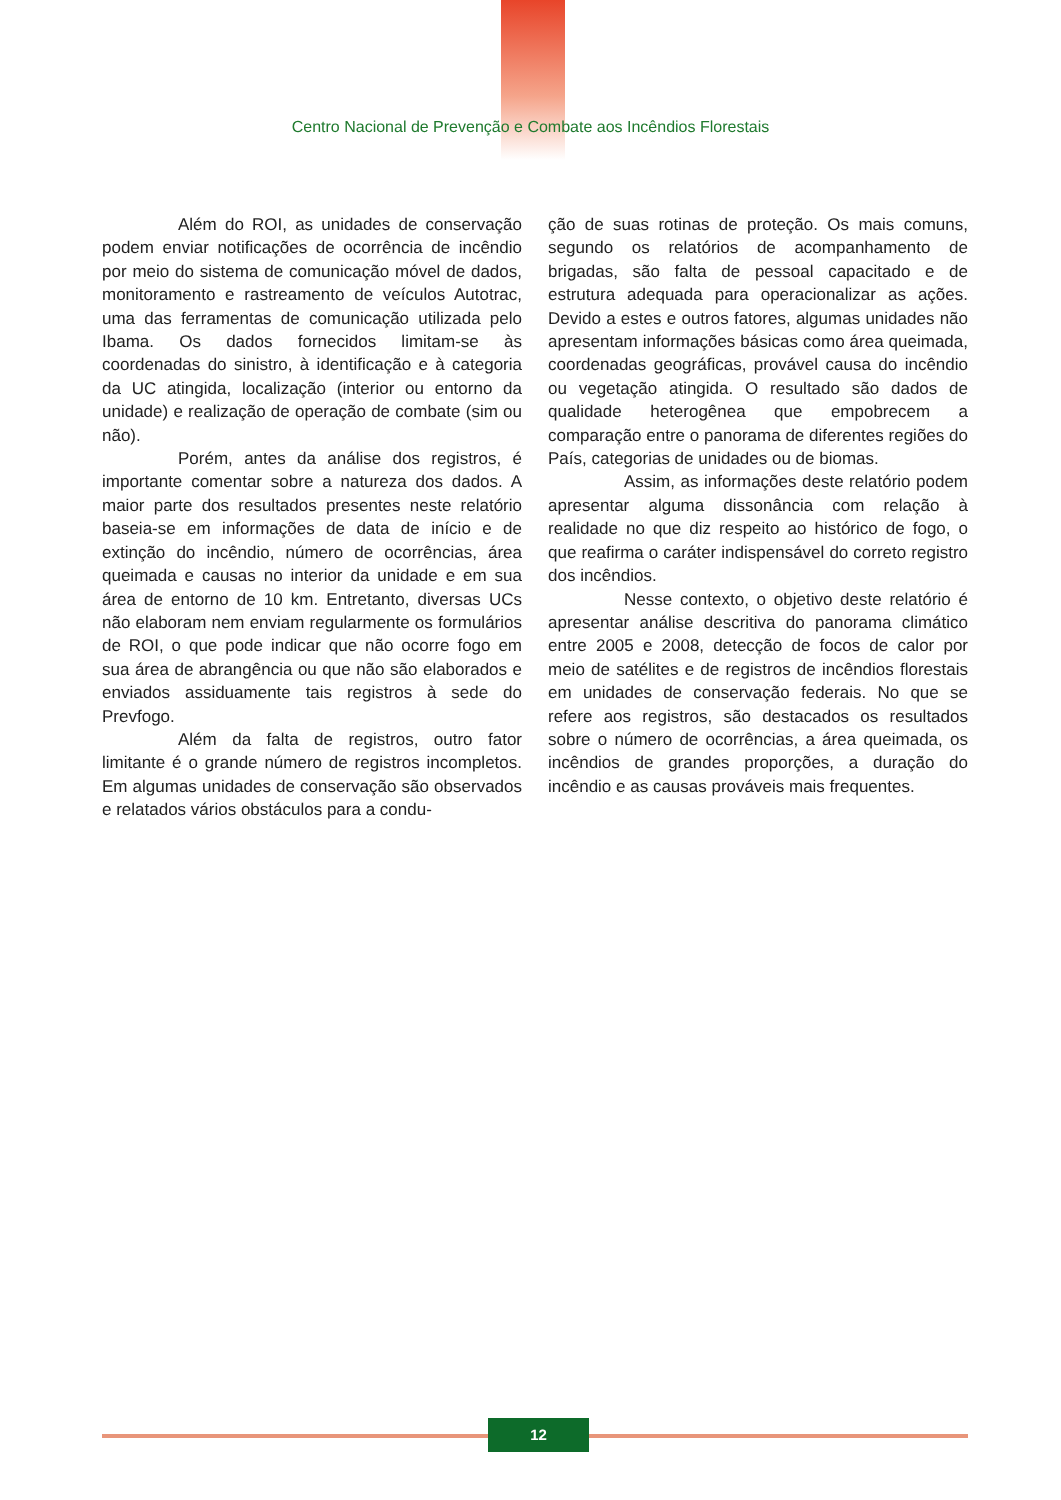Centro Nacional de Prevenção e Combate aos Incêndios Florestais
Além do ROI, as unidades de conservação podem enviar notificações de ocorrência de incêndio por meio do sistema de comunicação móvel de dados, monitoramento e rastreamento de veículos Autotrac, uma das ferramentas de comunicação utilizada pelo Ibama. Os dados fornecidos limitam-se às coordenadas do sinistro, à identificação e à categoria da UC atingida, localização (interior ou entorno da unidade) e realização de operação de combate (sim ou não).
Porém, antes da análise dos registros, é importante comentar sobre a natureza dos dados. A maior parte dos resultados presentes neste relatório baseia-se em informações de data de início e de extinção do incêndio, número de ocorrências, área queimada e causas no interior da unidade e em sua área de entorno de 10 km. Entretanto, diversas UCs não elaboram nem enviam regularmente os formulários de ROI, o que pode indicar que não ocorre fogo em sua área de abrangência ou que não são elaborados e enviados assiduamente tais registros à sede do Prevfogo.
Além da falta de registros, outro fator limitante é o grande número de registros incompletos. Em algumas unidades de conservação são observados e relatados vários obstáculos para a condu-
ção de suas rotinas de proteção. Os mais comuns, segundo os relatórios de acompanhamento de brigadas, são falta de pessoal capacitado e de estrutura adequada para operacionalizar as ações. Devido a estes e outros fatores, algumas unidades não apresentam informações básicas como área queimada, coordenadas geográficas, provável causa do incêndio ou vegetação atingida. O resultado são dados de qualidade heterogênea que empobrecem a comparação entre o panorama de diferentes regiões do País, categorias de unidades ou de biomas.
Assim, as informações deste relatório podem apresentar alguma dissonância com relação à realidade no que diz respeito ao histórico de fogo, o que reafirma o caráter indispensável do correto registro dos incêndios.
Nesse contexto, o objetivo deste relatório é apresentar análise descritiva do panorama climático entre 2005 e 2008, detecção de focos de calor por meio de satélites e de registros de incêndios florestais em unidades de conservação federais. No que se refere aos registros, são destacados os resultados sobre o número de ocorrências, a área queimada, os incêndios de grandes proporções, a duração do incêndio e as causas prováveis mais frequentes.
12